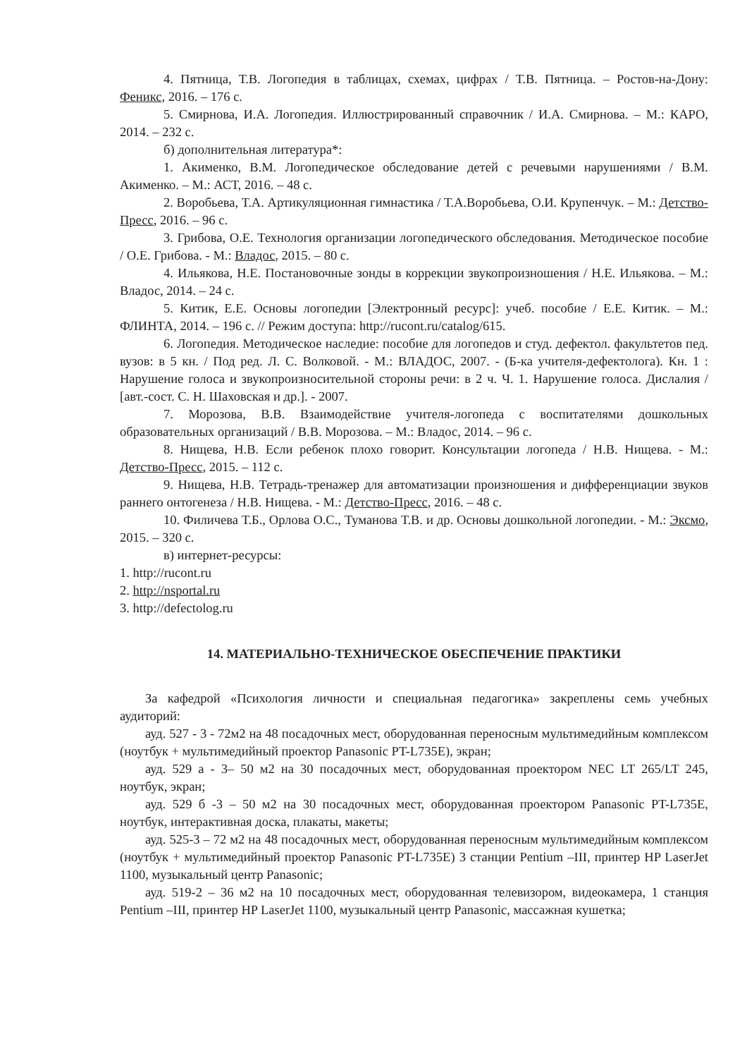4. Пятница, Т.В. Логопедия в таблицах, схемах, цифрах / Т.В. Пятница. – Ростов-на-Дону: Феникс, 2016. – 176 с.
5. Смирнова, И.А. Логопедия. Иллюстрированный справочник / И.А. Смирнова. – М.: КАРО, 2014. – 232 с.
б) дополнительная литература*:
1. Акименко, В.М. Логопедическое обследование детей с речевыми нарушениями / В.М. Акименко. – М.: АСТ, 2016. – 48 с.
2. Воробьева, Т.А. Артикуляционная гимнастика / Т.А.Воробьева, О.И. Крупенчук. – М.: Детство-Пресс, 2016. – 96 с.
3. Грибова, О.Е. Технология организации логопедического обследования. Методическое пособие / О.Е. Грибова. - М.: Владос, 2015. – 80 с.
4. Ильякова, Н.Е. Постановочные зонды в коррекции звукопроизношения / Н.Е. Ильякова. – М.: Владос, 2014. – 24 с.
5. Китик, Е.Е. Основы логопедии [Электронный ресурс]: учеб. пособие / Е.Е. Китик. – М.: ФЛИНТА, 2014. – 196 с. // Режим доступа: http://rucont.ru/catalog/615.
6. Логопедия. Методическое наследие: пособие для логопедов и студ. дефектол. факультетов пед. вузов: в 5 кн. / Под ред. Л. С. Волковой. - М.: ВЛАДОС, 2007. - (Б-ка учителя-дефектолога). Кн. 1 : Нарушение голоса и звукопроизносительной стороны речи: в 2 ч. Ч. 1. Нарушение голоса. Дислалия / [авт.-сост. С. Н. Шаховская и др.]. - 2007.
7. Морозова, В.В. Взаимодействие учителя-логопеда с воспитателями дошкольных образовательных организаций / В.В. Морозова. – М.: Владос, 2014. – 96 с.
8. Нищева, Н.В. Если ребенок плохо говорит. Консультации логопеда / Н.В. Нищева. - М.: Детство-Пресс, 2015. – 112 с.
9. Нищева, Н.В. Тетрадь-тренажер для автоматизации произношения и дифференциации звуков раннего онтогенеза / Н.В. Нищева. - М.: Детство-Пресс, 2016. – 48 с.
10. Филичева Т.Б., Орлова О.С., Туманова Т.В. и др. Основы дошкольной логопедии. - М.: Эксмо, 2015. – 320 с.
в) интернет-ресурсы:
1. http://rucont.ru
2. http://nsportal.ru
3. http://defectolog.ru
14. МАТЕРИАЛЬНО-ТЕХНИЧЕСКОЕ ОБЕСПЕЧЕНИЕ ПРАКТИКИ
За кафедрой «Психология личности и специальная педагогика» закреплены семь учебных аудиторий:
ауд. 527 - 3 - 72м2 на 48 посадочных мест, оборудованная переносным мультимедийным комплексом (ноутбук + мультимедийный проектор Panasonic PT-L735E), экран;
ауд. 529 а - 3– 50 м2 на 30 посадочных мест, оборудованная проектором NEC LT 265/LT 245, ноутбук, экран;
ауд. 529 б -3 – 50 м2 на 30 посадочных мест, оборудованная проектором Panasonic PT-L735E, ноутбук, интерактивная доска, плакаты, макеты;
ауд. 525-3 – 72 м2 на 48 посадочных мест, оборудованная переносным мультимедийным комплексом (ноутбук + мультимедийный проектор Panasonic PT-L735E) 3 станции Pentium –III, принтер HP LaserJet 1100, музыкальный центр Panasonic;
ауд. 519-2 – 36 м2 на 10 посадочных мест, оборудованная телевизором, видеокамера, 1 станция Pentium –III, принтер HP LaserJet 1100, музыкальный центр Panasonic, массажная кушетка;